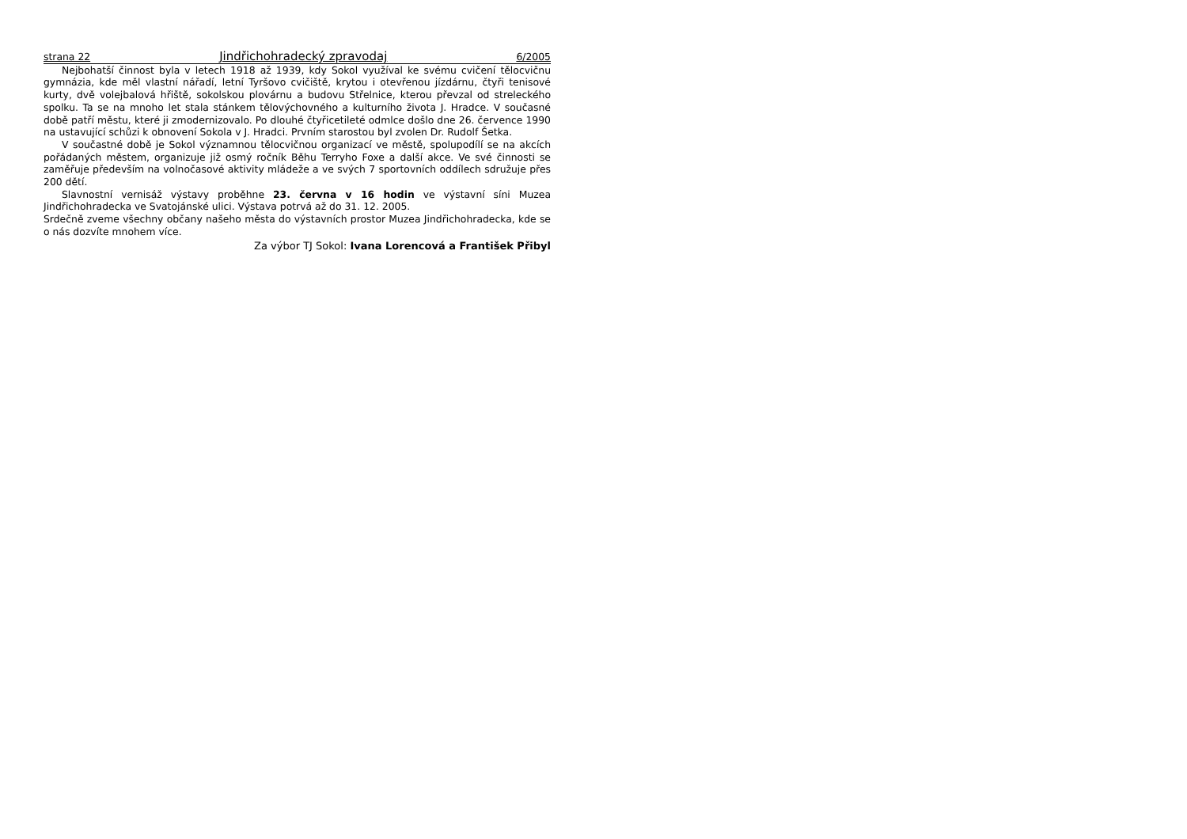strana 22 Jindřichohradecký zpravodaj 6/2005
Nejbohatší činnost byla v letech 1918 až 1939, kdy Sokol využíval ke svému cvičení tělocvičnu gymnázia, kde měl vlastní nářadí, letní Tyršovo cvičiště, krytou i otevřenou jízdárnu, čtyři tenisové kurty, dvě volejbalová hřiště, sokolskou plovárnu a budovu Střelnice, kterou převzal od streleckého spolku. Ta se na mnoho let stala stánkem tělovýchovného a kulturního života J. Hradce. V současné době patří městu, které ji zmodernizovalo. Po dlouhé čtyřicetileté odmlce došlo dne 26. července 1990 na ustavující schůzi k obnovení Sokola v J. Hradci. Prvním starostou byl zvolen Dr. Rudolf Šetka.
V součastné době je Sokol významnou tělocvičnou organizací ve městě, spolupodílí se na akcích pořádaných městem, organizuje již osmý ročník Běhu Terryho Foxe a další akce. Ve své činnosti se zaměřuje především na volnočasové aktivity mládeže a ve svých 7 sportovních oddílech sdružuje přes 200 dětí.
Slavnostní vernisáž výstavy proběhne 23. června v 16 hodin ve výstavní síni Muzea Jindřichohradecka ve Svatojánské ulici. Výstava potrvá až do 31. 12. 2005.
Srdečně zveme všechny občany našeho města do výstavních prostor Muzea Jindřichohradecka, kde se o nás dozvíte mnohem více.
Za výbor TJ Sokol: Ivana Lorencová a František Přibyl